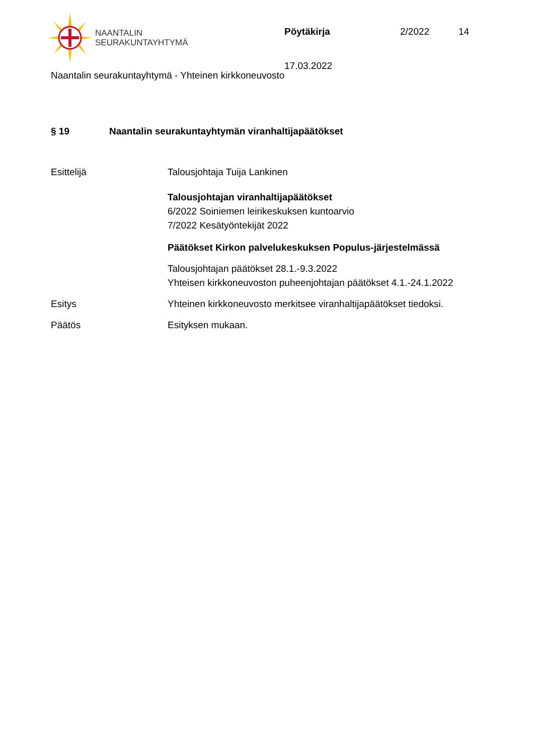NAANTALIN
SEURAKUNTAYHTYMÄ
Pöytäkirja 2/2022 14
17.03.2022
Naantalin seurakuntayhtymä - Yhteinen kirkkoneuvosto
§ 19 Naantalin seurakuntayhtymän viranhaltijapäätökset
Esittelijä Talousjohtaja Tuija Lankinen
Talousjohtajan viranhaltijapäätökset
6/2022 Soiniemen leirikeskuksen kuntoarvio
7/2022 Kesätyöntekijät 2022
Päätökset Kirkon palvelukeskuksen Populus-järjestelmässä
Talousjohtajan päätökset 28.1.-9.3.2022
Yhteisen kirkkoneuvoston puheenjohtajan päätökset 4.1.-24.1.2022
Esitys Yhteinen kirkkoneuvosto merkitsee viranhaltijapäätökset tiedoksi.
Päätös Esityksen mukaan.